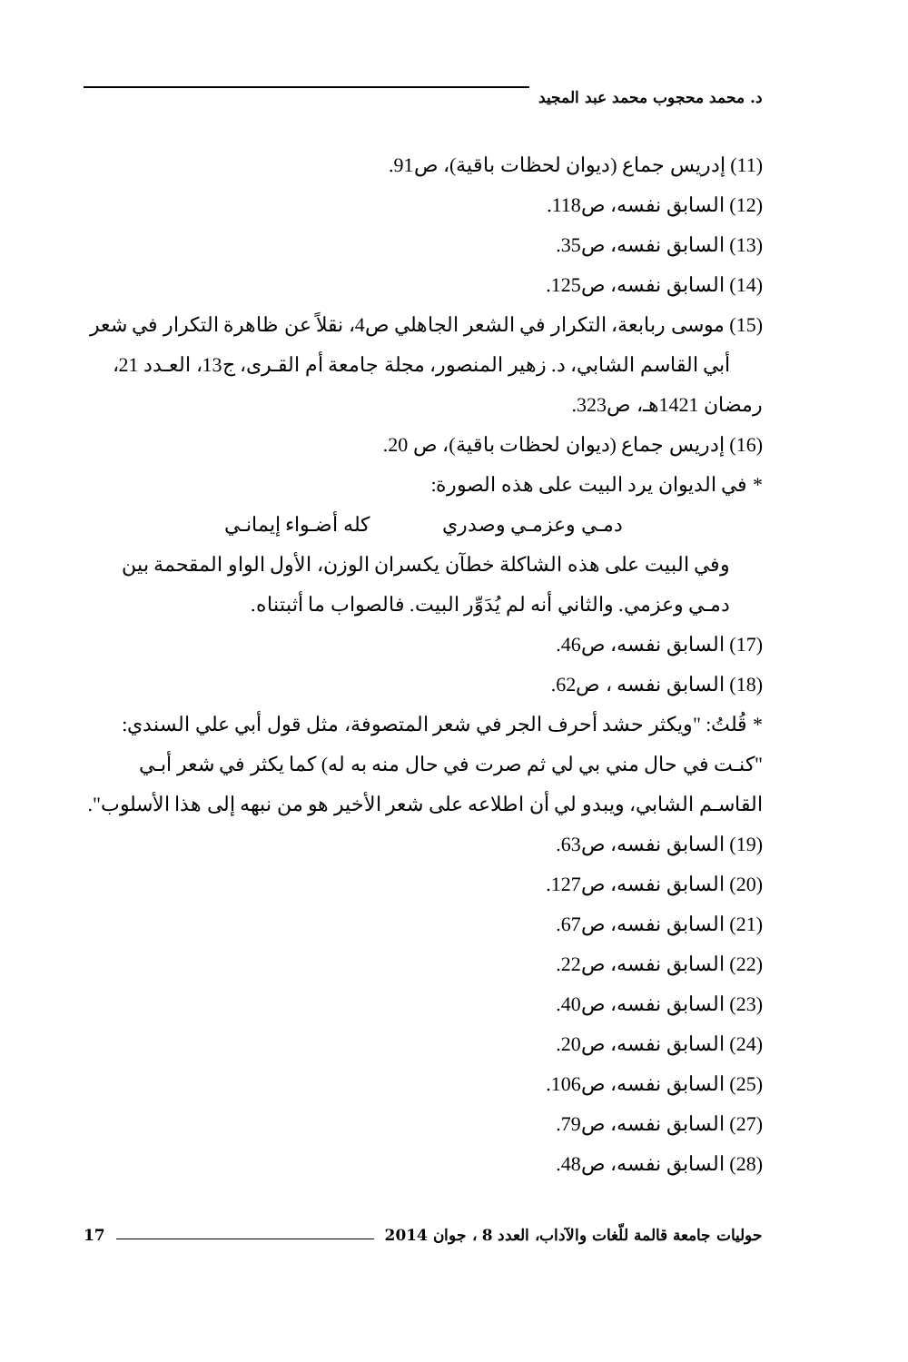د. محمد محجوب محمد عبد المجيد
(11) إدريس جماع (ديوان لحظات باقية)، ص91.
(12) السابق نفسه، ص118.
(13) السابق نفسه، ص35.
(14) السابق نفسه، ص125.
(15) موسى ربابعة، التكرار في الشعر الجاهلي ص4، نقلاً عن ظاهرة التكرار في شعر أبي القاسم الشابي، د. زهير المنصور، مجلة جامعة أم القـرى، ج13، العـدد 21، رمضان 1421هـ، ص323.
(16) إدريس جماع (ديوان لحظات باقية)، ص 20.
* في الديوان يرد البيت على هذه الصورة:
دمـي وعزمـي وصدري كله أضـواء إيمانـي
وفي البيت على هذه الشاكلة خطآن يكسران الوزن، الأول الواو المقحمة بين دمـي وعزمي. والثاني أنه لم يُدَوِّر البيت. فالصواب ما أثبتناه.
(17) السابق نفسه، ص46.
(18) السابق نفسه ، ص62.
* قُلتُ: "ويكثر حشد أحرف الجر في شعر المتصوفة، مثل قول أبي علي السندي: "كنـت في حال مني بي لي ثم صرت في حال منه به له) كما يكثر في شعر أبـي القاسـم الشابي، ويبدو لي أن اطلاعه على شعر الأخير هو من نبهه إلى هذا الأسلوب".
(19) السابق نفسه، ص63.
(20) السابق نفسه، ص127.
(21) السابق نفسه، ص67.
(22) السابق نفسه، ص22.
(23) السابق نفسه، ص40.
(24) السابق نفسه، ص20.
(25) السابق نفسه، ص106.
(27) السابق نفسه، ص79.
(28) السابق نفسه، ص48.
حوليات جامعة قالمة للّغات والآداب، العدد 8 ، جوان 2014 17